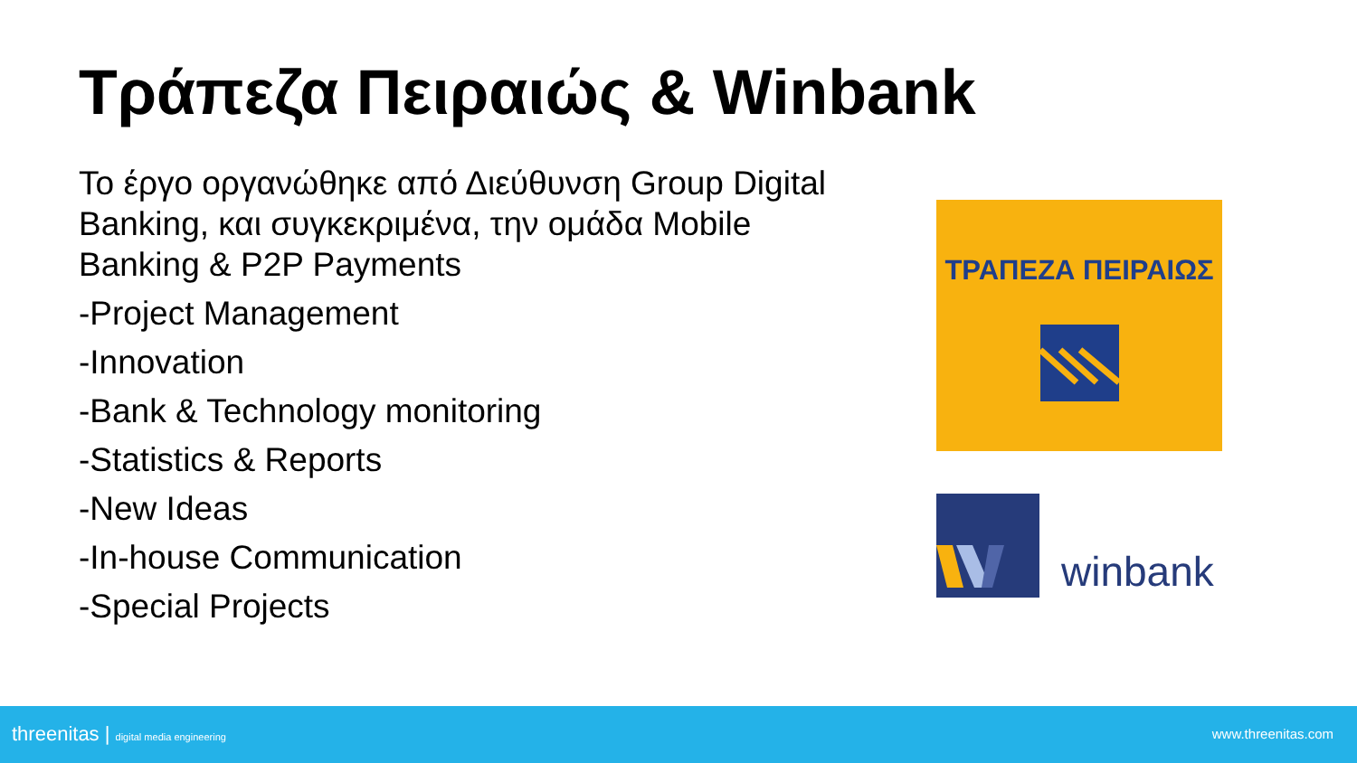Τράπεζα Πειραιώς & Winbank
Το έργο οργανώθηκε από Διεύθυνση Group Digital Banking, και συγκεκριμένα, την ομάδα Mobile Banking & P2P Payments
-Project Management
-Innovation
-Bank & Technology monitoring
-Statistics & Reports
-New Ideas
-In-house Communication
-Special Projects
ΤΡΑΠΕΖΑ ΠΕΙΡΑΙΩΣ
winbank
threenitas | digital media engineering www.threenitas.com